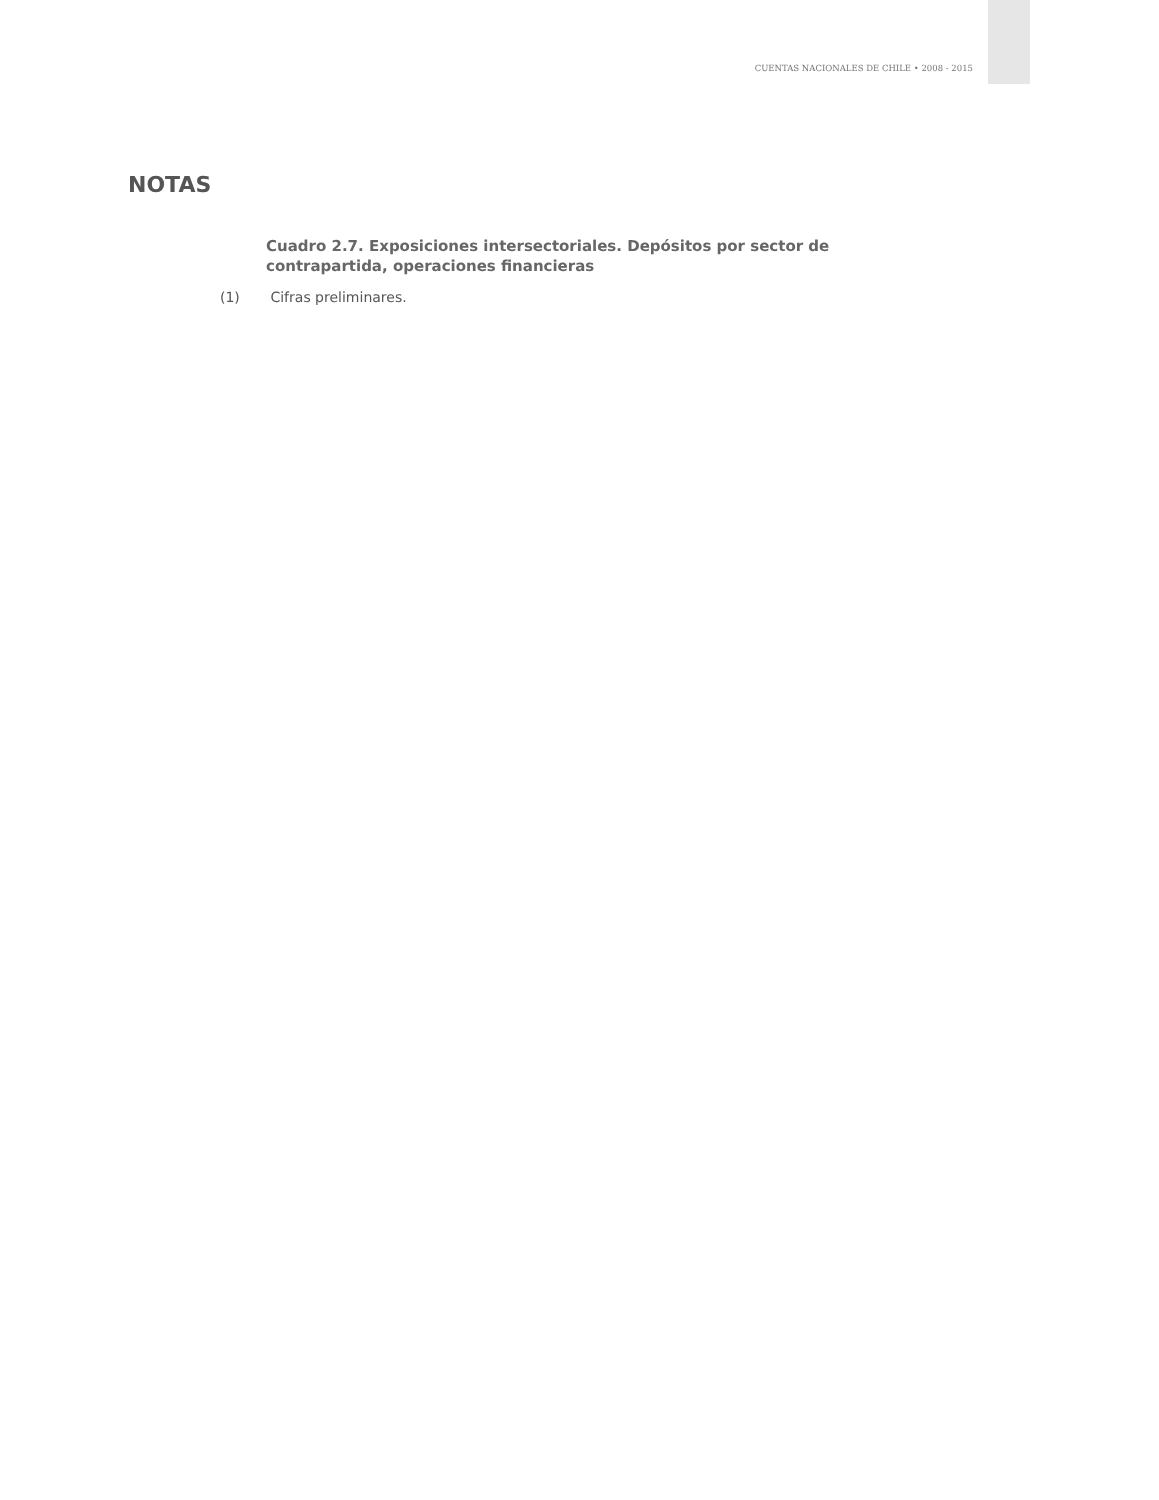CUENTAS NACIONALES DE CHILE • 2008 - 2015
NOTAS
Cuadro 2.7. Exposiciones intersectoriales. Depósitos por sector de contrapartida, operaciones financieras
(1) Cifras preliminares.